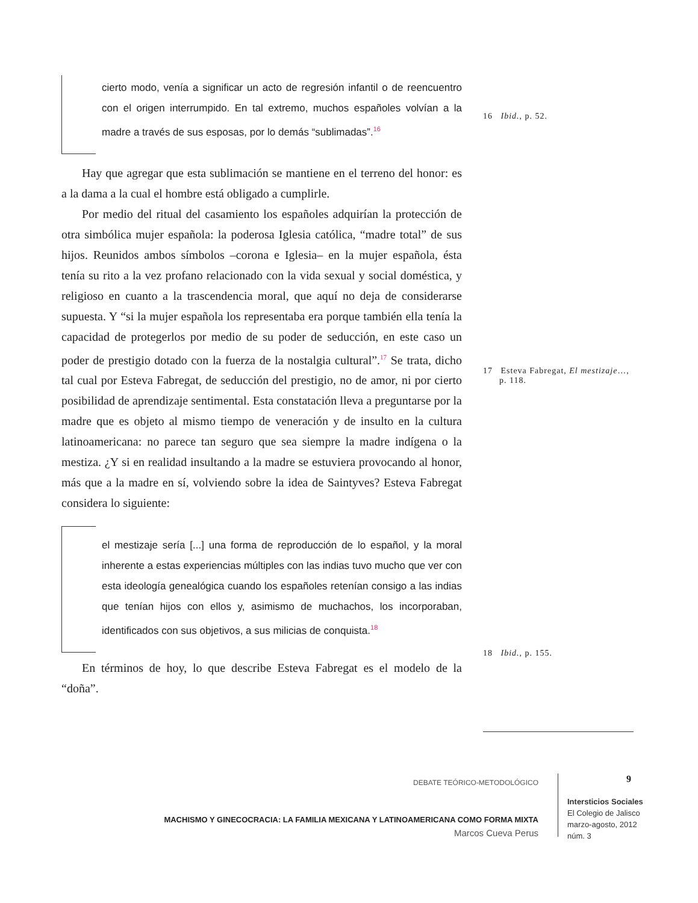cierto modo, venía a significar un acto de regresión infantil o de reencuentro con el origen interrumpido. En tal extremo, muchos españoles volvían a la madre a través de sus esposas, por lo demás “sublimadas”.<sup>16</sup>
Hay que agregar que esta sublimación se mantiene en el terreno del honor: es a la dama a la cual el hombre está obligado a cumplirle.
Por medio del ritual del casamiento los españoles adquirían la protección de otra simbólica mujer española: la poderosa Iglesia católica, “madre total” de sus hijos. Reunidos ambos símbolos –corona e Iglesia– en la mujer española, ésta tenía su rito a la vez profano relacionado con la vida sexual y social doméstica, y religioso en cuanto a la trascendencia moral, que aquí no deja de considerarse supuesta. Y “si la mujer española los representaba era porque también ella tenía la capacidad de protegerlos por medio de su poder de seducción, en este caso un poder de prestigio dotado con la fuerza de la nostalgia cultural”.<sup>17</sup> Se trata, dicho tal cual por Esteva Fabregat, de seducción del prestigio, no de amor, ni por cierto posibilidad de aprendizaje sentimental. Esta constatación lleva a preguntarse por la madre que es objeto al mismo tiempo de veneración y de insulto en la cultura latinoamericana: no parece tan seguro que sea siempre la madre indígena o la mestiza. ¿Y si en realidad insultando a la madre se estuviera provocando al honor, más que a la madre en sí, volviendo sobre la idea de Saintyves? Esteva Fabregat considera lo siguiente:
el mestizaje sería [...] una forma de reproducción de lo español, y la moral inherente a estas experiencias múltiples con las indias tuvo mucho que ver con esta ideología genealógica cuando los españoles retenían consigo a las indias que tenían hijos con ellos y, asimismo de muchachos, los incorporaban, identificados con sus objetivos, a sus milicias de conquista.<sup>18</sup>
En términos de hoy, lo que describe Esteva Fabregat es el modelo de la “doña”.
16 Ibid., p. 52.
17 Esteva Fabregat, El mestizaje…,
p. 118.
18 Ibid., p. 155.
DEBATE TEÓRICO-METODOLÓGICO
MACHISMO Y GINECOCRACIA: LA FAMILIA MEXICANA Y LATINOAMERICANA COMO FORMA MIXTA
Marcos Cueva Perus
9
Intersticios Sociales
El Colegio de Jalisco
marzo-agosto, 2012
núm. 3